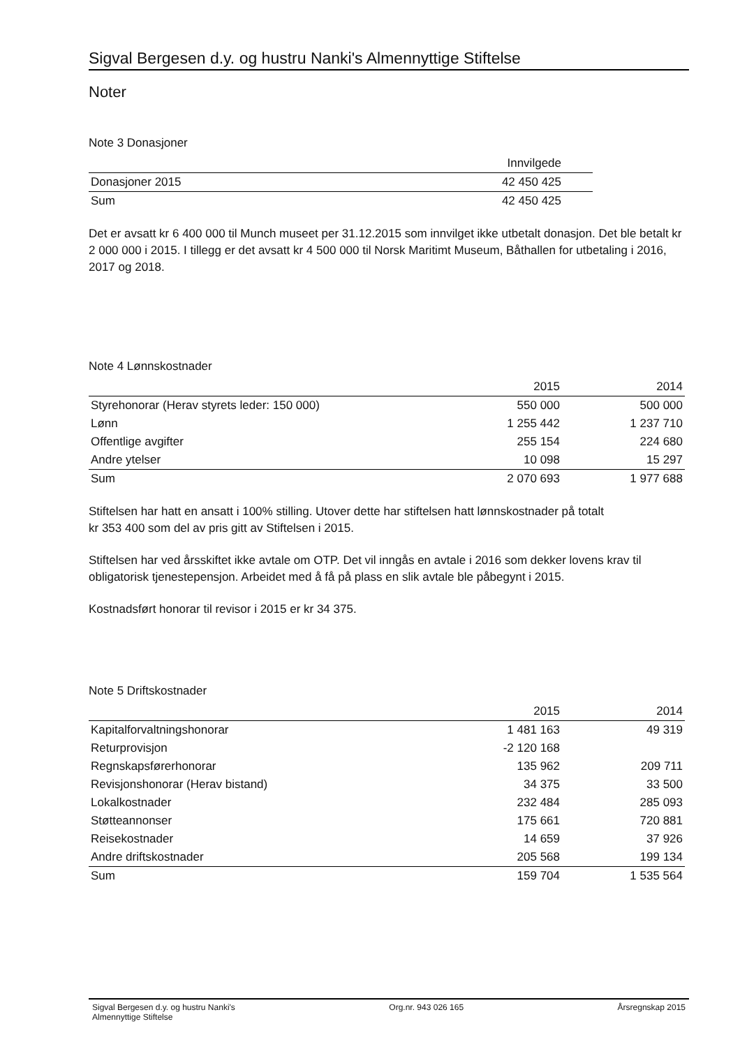Sigval Bergesen d.y. og hustru Nanki's Almennyttige Stiftelse
Noter
Note 3 Donasjoner
| | Innvilgede |
| --- | --- |
| Donasjoner 2015 | 42 450 425 |
| Sum | 42 450 425 |
Det er avsatt kr 6 400 000 til Munch museet per 31.12.2015 som innvilget ikke utbetalt donasjon. Det ble betalt kr 2 000 000 i 2015. I tillegg er det avsatt kr 4 500 000 til Norsk Maritimt Museum, Båthallen for utbetaling i 2016, 2017 og 2018.
Note 4 Lønnskostnader
| | 2015 | 2014 |
| --- | --- | --- |
| Styrehonorar (Herav styrets leder: 150 000) | 550 000 | 500 000 |
| Lønn | 1 255 442 | 1 237 710 |
| Offentlige avgifter | 255 154 | 224 680 |
| Andre ytelser | 10 098 | 15 297 |
| Sum | 2 070 693 | 1 977 688 |
Stiftelsen har hatt en ansatt i 100% stilling. Utover dette har stiftelsen hatt lønnskostnader på totalt
kr 353 400 som del av pris gitt av Stiftelsen i 2015.
Stiftelsen har ved årsskiftet ikke avtale om OTP. Det vil inngås en avtale i 2016 som dekker lovens krav til obligatorisk tjenestepensjon. Arbeidet med å få på plass en slik avtale ble påbegynt i 2015.
Kostnadsført honorar til revisor i 2015 er kr 34 375.
Note 5 Driftskostnader
| | 2015 | 2014 |
| --- | --- | --- |
| Kapitalforvaltningshonorar | 1 481 163 | 49 319 |
| Returprovisjon | -2 120 168 | |
| Regnskapsførerhonorar | 135 962 | 209 711 |
| Revisjonshonorar (Herav bistand) | 34 375 | 33 500 |
| Lokalkostnader | 232 484 | 285 093 |
| Støtteannonser | 175 661 | 720 881 |
| Reisekostnader | 14 659 | 37 926 |
| Andre driftskostnader | 205 568 | 199 134 |
| Sum | 159 704 | 1 535 564 |
Sigval Bergesen d.y. og hustru Nanki's
Almennyttige Stiftelse Org.nr. 943 026 165 Årsregnskap 2015